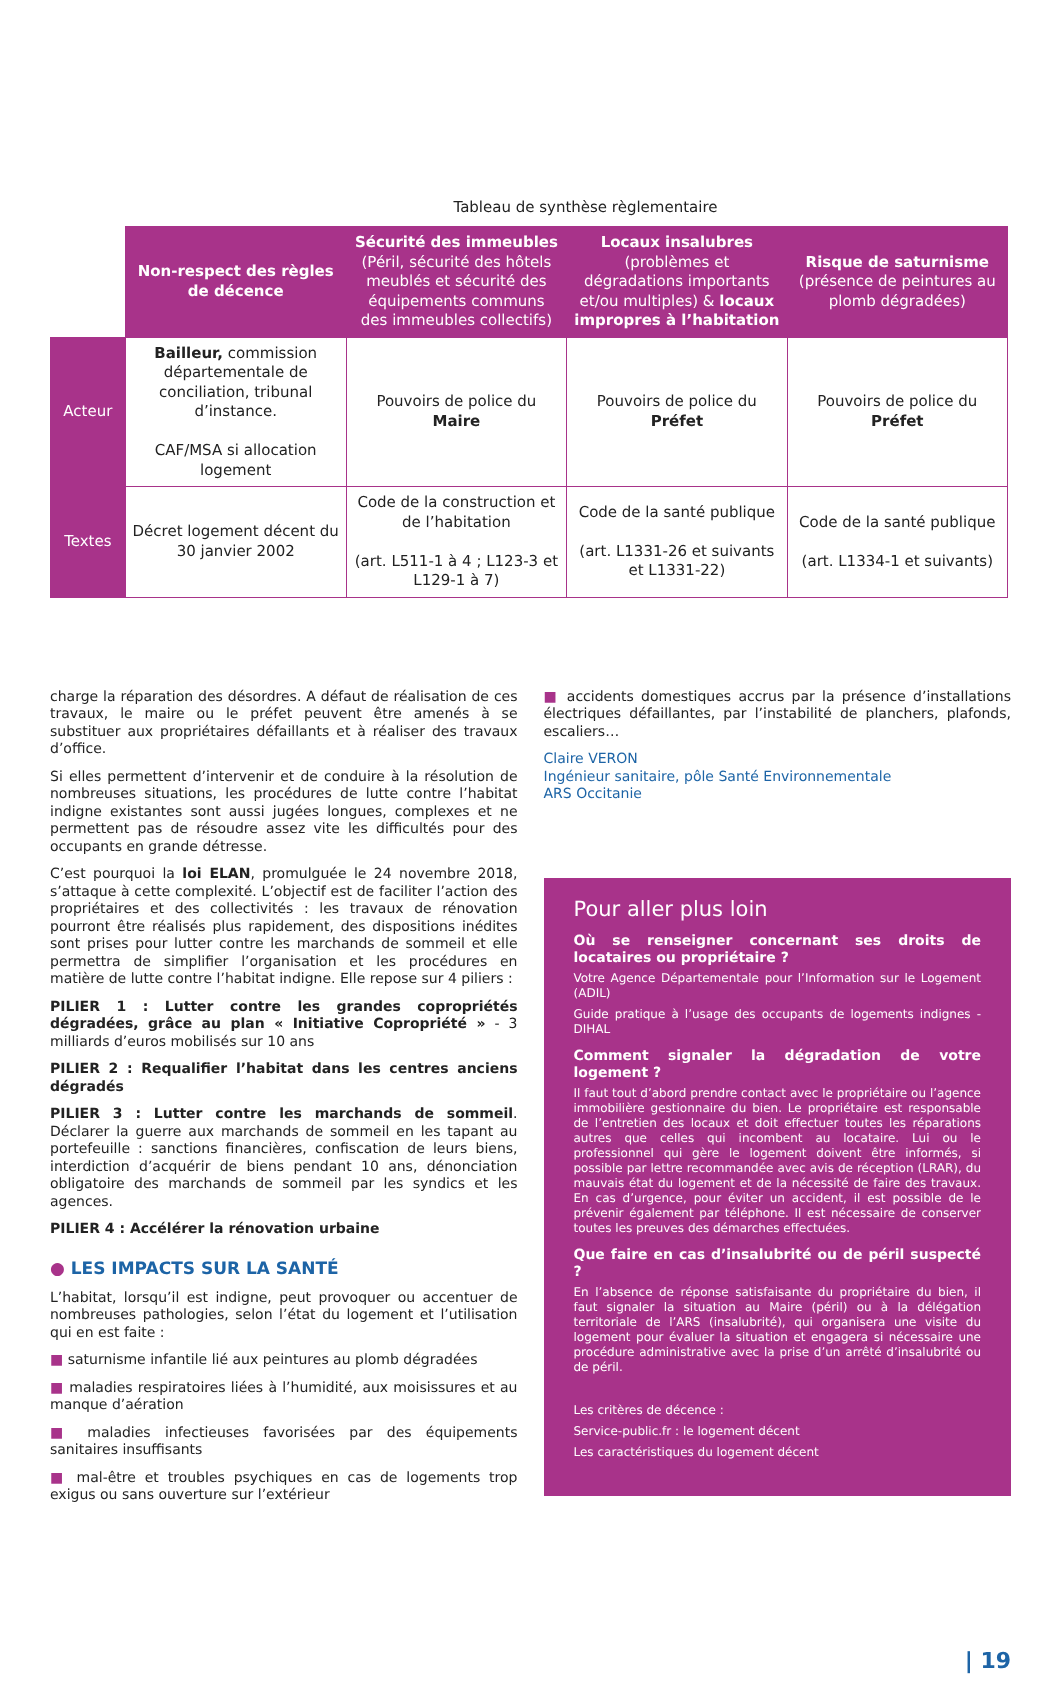Tableau de synthèse règlementaire
| | Non-respect des règles de décence | Sécurité des immeubles (Péril, sécurité des hôtels meublés et sécurité des équipements communs des immeubles collectifs) | Locaux insalubres (problèmes et dégradations importants et/ou multiples) & locaux impropres à l’habitation | Risque de saturnisme (présence de peintures au plomb dégradées) |
| Acteur | Bailleur, commission départementale de conciliation, tribunal d’instance. CAF/MSA si allocation logement | Pouvoirs de police du Maire | Pouvoirs de police du Préfet | Pouvoirs de police du Préfet |
| Textes | Décret logement décent du 30 janvier 2002 | Code de la construction et de l’habitation (art. L511-1 à 4 ; L123-3 et L129-1 à 7) | Code de la santé publique (art. L1331-26 et suivants et L1331-22) | Code de la santé publique (art. L1334-1 et suivants) |
charge la réparation des désordres. A défaut de réalisation de ces travaux, le maire ou le préfet peuvent être amenés à se substituer aux propriétaires défaillants et à réaliser des travaux d’office.
Si elles permettent d’intervenir et de conduire à la résolution de nombreuses situations, les procédures de lutte contre l’habitat indigne existantes sont aussi jugées longues, complexes et ne permettent pas de résoudre assez vite les difficultés pour des occupants en grande détresse.
C’est pourquoi la loi ELAN, promulguée le 24 novembre 2018, s’attaque à cette complexité. L’objectif est de faciliter l’action des propriétaires et des collectivités : les travaux de rénovation pourront être réalisés plus rapidement, des dispositions inédites sont prises pour lutter contre les marchands de sommeil et elle permettra de simplifier l’organisation et les procédures en matière de lutte contre l’habitat indigne. Elle repose sur 4 piliers :
PILIER 1 : Lutter contre les grandes copropriétés dégradées, grâce au plan « Initiative Copropriété » - 3 milliards d’euros mobilisés sur 10 ans
PILIER 2 : Requalifier l’habitat dans les centres anciens dégradés
PILIER 3 : Lutter contre les marchands de sommeil. Déclarer la guerre aux marchands de sommeil en les tapant au portefeuille : sanctions financières, confiscation de leurs biens, interdiction d’acquérir de biens pendant 10 ans, dénonciation obligatoire des marchands de sommeil par les syndics et les agences.
PILIER 4 : Accélérer la rénovation urbaine
● LES IMPACTS SUR LA SANTÉ
L’habitat, lorsqu’il est indigne, peut provoquer ou accentuer de nombreuses pathologies, selon l’état du logement et l’utilisation qui en est faite :
■ saturnisme infantile lié aux peintures au plomb dégradées
■ maladies respiratoires liées à l’humidité, aux moisissures et au manque d’aération
■ maladies infectieuses favorisées par des équipements sanitaires insuffisants
■ mal-être et troubles psychiques en cas de logements trop exigus ou sans ouverture sur l’extérieur
■ accidents domestiques accrus par la présence d’installations électriques défaillantes, par l’instabilité de planchers, plafonds, escaliers…
Claire VERON
Ingénieur sanitaire, pôle Santé Environnementale
ARS Occitanie
Pour aller plus loin
Où se renseigner concernant ses droits de locataires ou propriétaire ?
Votre Agence Départementale pour l’Information sur le Logement (ADIL)
Guide pratique à l’usage des occupants de logements indignes -DIHAL
Comment signaler la dégradation de votre logement ?
Il faut tout d’abord prendre contact avec le propriétaire ou l’agence immobilière gestionnaire du bien. Le propriétaire est responsable de l’entretien des locaux et doit effectuer toutes les réparations autres que celles qui incombent au locataire. Lui ou le professionnel qui gère le logement doivent être informés, si possible par lettre recommandée avec avis de réception (LRAR), du mauvais état du logement et de la nécessité de faire des travaux. En cas d’urgence, pour éviter un accident, il est possible de le prévenir également par téléphone. Il est nécessaire de conserver toutes les preuves des démarches effectuées.
Que faire en cas d’insalubrité ou de péril suspecté ?
En l’absence de réponse satisfaisante du propriétaire du bien, il faut signaler la situation au Maire (péril) ou à la délégation territoriale de l’ARS (insalubrité), qui organisera une visite du logement pour évaluer la situation et engagera si nécessaire une procédure administrative avec la prise d’un arrêté d’insalubrité ou de péril.
Les critères de décence :
Service-public.fr : le logement décent
Les caractéristiques du logement décent
| 19